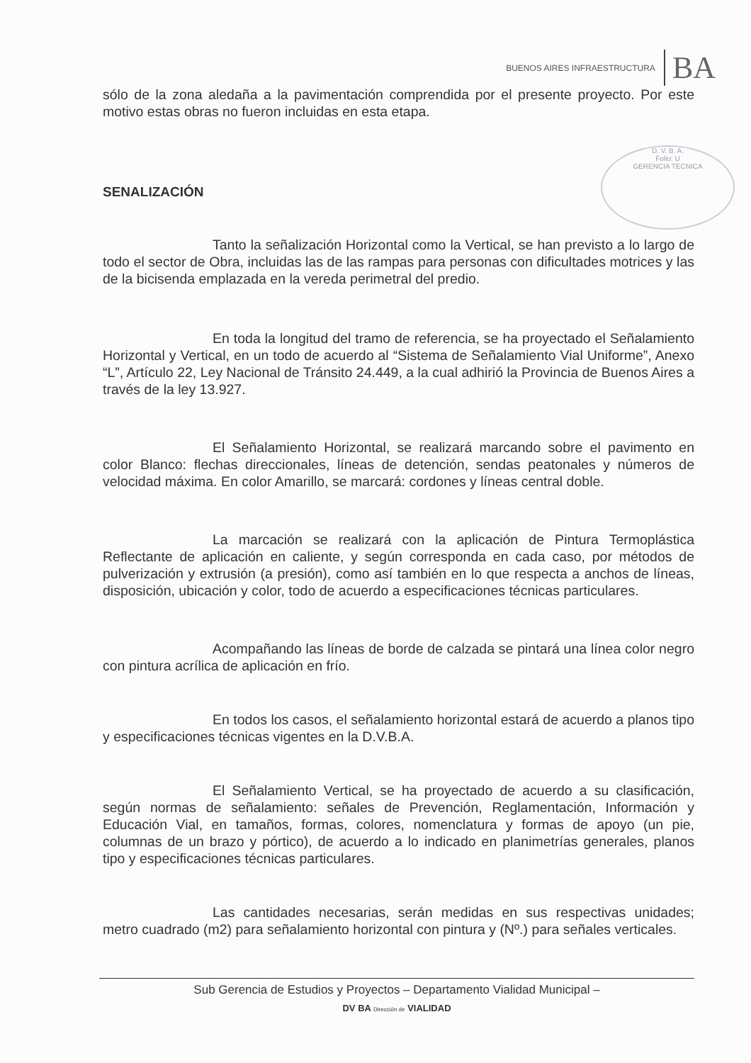BUENOS AIRES INFRAESTRUCTURA BA
D. V. B. A.
Folio: U
GERENCIA TECNICA
sólo de la zona aledaña a la pavimentación comprendida por el presente proyecto. Por este motivo estas obras no fueron incluidas en esta etapa.
SENALIZACIÓN
Tanto la señalización Horizontal como la Vertical, se han previsto a lo largo de todo el sector de Obra, incluidas las de las rampas para personas con dificultades motrices y las de la bicisenda emplazada en la vereda perimetral del predio.
En toda la longitud del tramo de referencia, se ha proyectado el Señalamiento Horizontal y Vertical, en un todo de acuerdo al “Sistema de Señalamiento Vial Uniforme”, Anexo “L”, Artículo 22, Ley Nacional de Tránsito 24.449, a la cual adhirió la Provincia de Buenos Aires a través de la ley 13.927.
El Señalamiento Horizontal, se realizará marcando sobre el pavimento en color Blanco: flechas direccionales, líneas de detención, sendas peatonales y números de velocidad máxima. En color Amarillo, se marcará: cordones y líneas central doble.
La marcación se realizará con la aplicación de Pintura Termoplástica Reflectante de aplicación en caliente, y según corresponda en cada caso, por métodos de pulverización y extrusión (a presión), como así también en lo que respecta a anchos de líneas, disposición, ubicación y color, todo de acuerdo a especificaciones técnicas particulares.
Acompañando las líneas de borde de calzada se pintará una línea color negro con pintura acrílica de aplicación en frío.
En todos los casos, el señalamiento horizontal estará de acuerdo a planos tipo y especificaciones técnicas vigentes en la D.V.B.A.
El Señalamiento Vertical, se ha proyectado de acuerdo a su clasificación, según normas de señalamiento: señales de Prevención, Reglamentación, Información y Educación Vial, en tamaños, formas, colores, nomenclatura y formas de apoyo (un pie, columnas de un brazo y pórtico), de acuerdo a lo indicado en planimetrías generales, planos tipo y especificaciones técnicas particulares.
Las cantidades necesarias, serán medidas en sus respectivas unidades; metro cuadrado (m2) para señalamiento horizontal con pintura y (Nº.) para señales verticales.
Sub Gerencia de Estudios y Proyectos – Departamento Vialidad Municipal –
DV BA Dirección de VIALIDAD